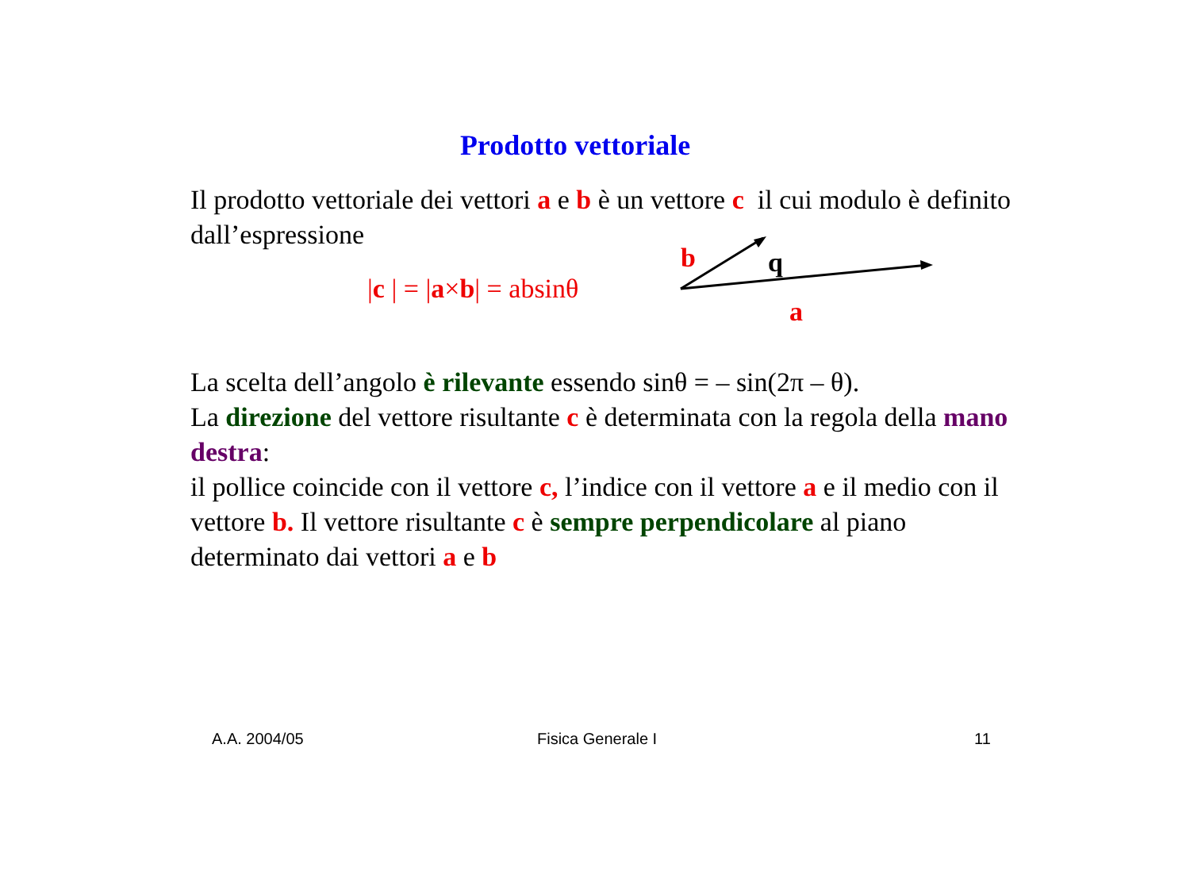Prodotto vettoriale
Il prodotto vettoriale dei vettori a e b è un vettore c il cui modulo è definito dall’espressione
|c | = |a×b| = absinθ
b
q
a
La scelta dell’angolo è rilevante essendo sinθ = – sin(2π – θ).
La direzione del vettore risultante c è determinata con la regola della mano destra:
il pollice coincide con il vettore c, l’indice con il vettore a e il medio con il vettore b. Il vettore risultante c è sempre perpendicolare al piano determinato dai vettori a e b
A.A. 2004/05 Fisica Generale I 11